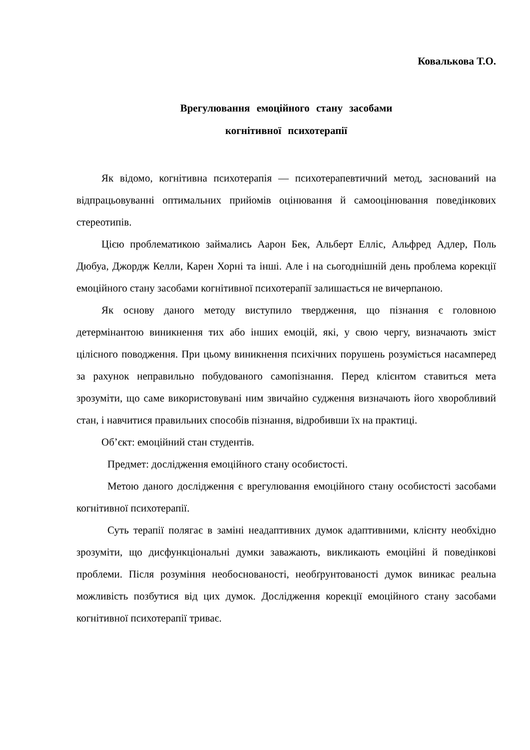Ковалькова Т.О.
Врегулювання емоційного стану засобами
когнітивної психотерапії
Як відомо, когнітивна психотерапія — психотерапевтичний метод, заснований на відпрацьовуванні оптимальних прийомів оцінювання й самооцінювання поведінкових стереотипів.
Цією проблематикою займались Аарон Бек, Альберт Елліс, Альфред Адлер, Поль Дюбуа, Джордж Келли, Карен Хорні та інші. Але і на сьогоднішній день проблема корекції емоційного стану засобами когнітивної психотерапії залишається не вичерпаною.
Як основу даного методу виступило твердження, що пізнання є головною детермінантою виникнення тих або інших емоцій, які, у свою чергу, визначають зміст цілісного поводження. При цьому виникнення психічних порушень розуміється насамперед за рахунок неправильно побудованого самопізнання. Перед клієнтом ставиться мета зрозуміти, що саме використовувані ним звичайно судження визначають його хворобливий стан, і навчитися правильних способів пізнання, відробивши їх на практиці.
Об’єкт: емоційний стан студентів.
Предмет: дослідження емоційного стану особистості.
Метою даного дослідження є врегулювання емоційного стану особистості засобами когнітивної психотерапії.
Суть терапії полягає в заміні неадаптивних думок адаптивними, клієнту необхідно зрозуміти, що дисфункціональні думки заважають, викликають емоційні й поведінкові проблеми. Після розуміння необоснованості, необґрунтованості думок виникає реальна можливість позбутися від цих думок. Дослідження корекції емоційного стану засобами когнітивної психотерапії триває.